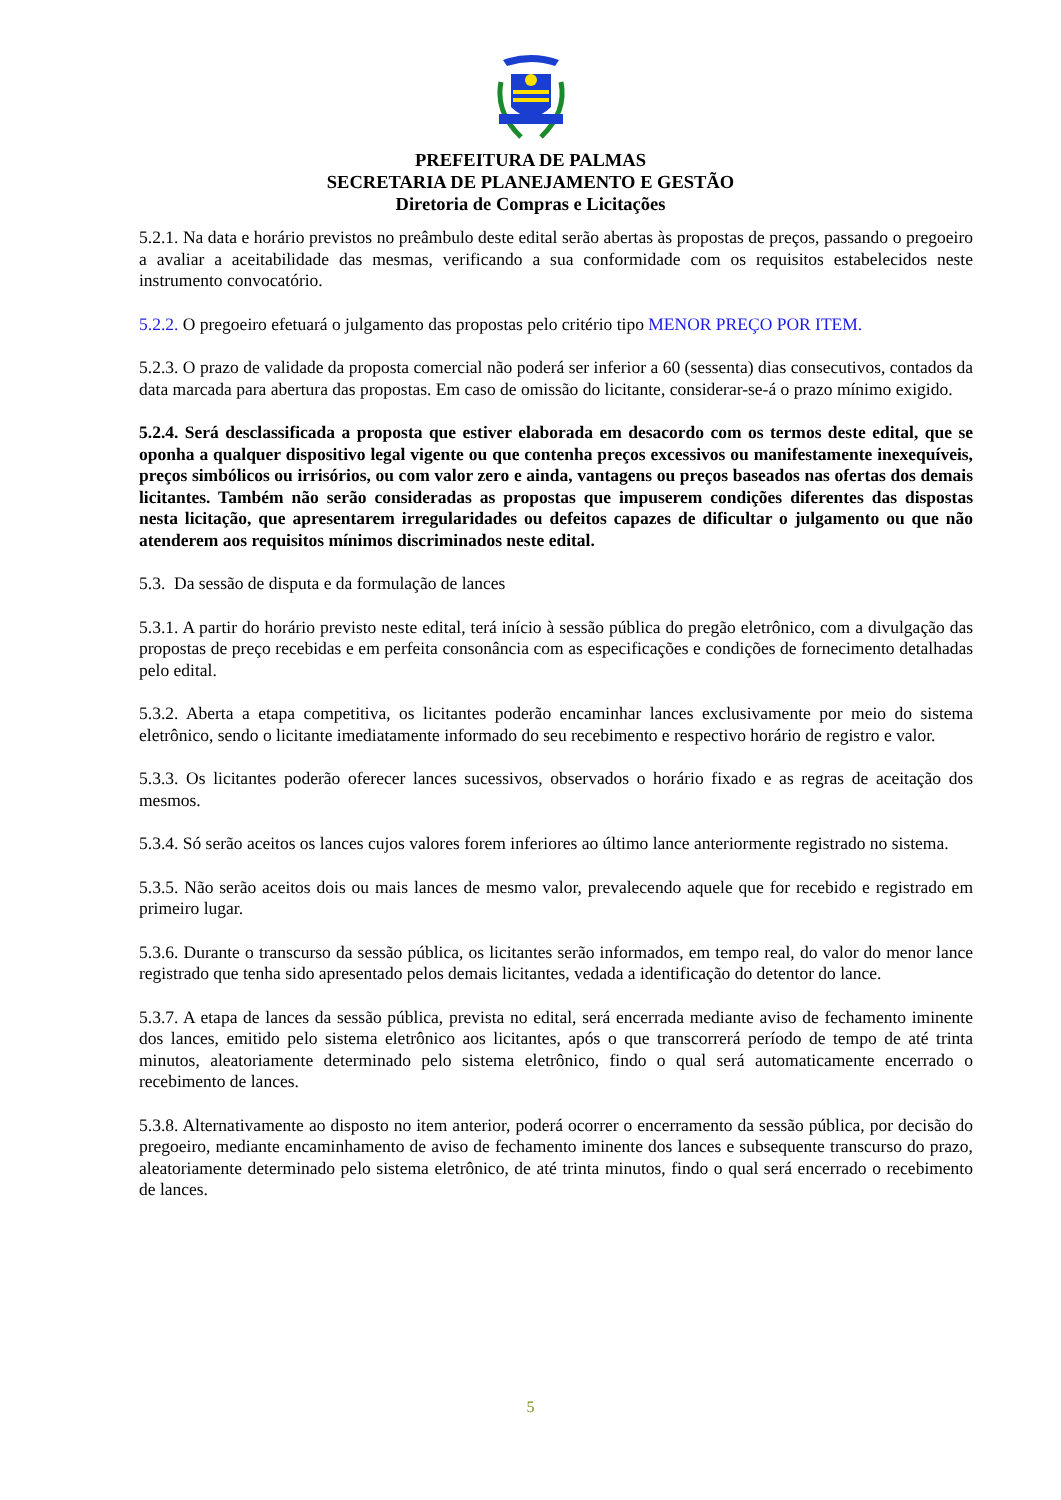PREFEITURA DE PALMAS
SECRETARIA DE PLANEJAMENTO E GESTÃO
Diretoria de Compras e Licitações
5.2.1. Na data e horário previstos no preâmbulo deste edital serão abertas às propostas de preços, passando o pregoeiro a avaliar a aceitabilidade das mesmas, verificando a sua conformidade com os requisitos estabelecidos neste instrumento convocatório.
5.2.2. O pregoeiro efetuará o julgamento das propostas pelo critério tipo MENOR PREÇO POR ITEM.
5.2.3. O prazo de validade da proposta comercial não poderá ser inferior a 60 (sessenta) dias consecutivos, contados da data marcada para abertura das propostas. Em caso de omissão do licitante, considerar-se-á o prazo mínimo exigido.
5.2.4. Será desclassificada a proposta que estiver elaborada em desacordo com os termos deste edital, que se oponha a qualquer dispositivo legal vigente ou que contenha preços excessivos ou manifestamente inexequíveis, preços simbólicos ou irrisórios, ou com valor zero e ainda, vantagens ou preços baseados nas ofertas dos demais licitantes. Também não serão consideradas as propostas que impuserem condições diferentes das dispostas nesta licitação, que apresentarem irregularidades ou defeitos capazes de dificultar o julgamento ou que não atenderem aos requisitos mínimos discriminados neste edital.
5.3. Da sessão de disputa e da formulação de lances
5.3.1. A partir do horário previsto neste edital, terá início à sessão pública do pregão eletrônico, com a divulgação das propostas de preço recebidas e em perfeita consonância com as especificações e condições de fornecimento detalhadas pelo edital.
5.3.2. Aberta a etapa competitiva, os licitantes poderão encaminhar lances exclusivamente por meio do sistema eletrônico, sendo o licitante imediatamente informado do seu recebimento e respectivo horário de registro e valor.
5.3.3. Os licitantes poderão oferecer lances sucessivos, observados o horário fixado e as regras de aceitação dos mesmos.
5.3.4. Só serão aceitos os lances cujos valores forem inferiores ao último lance anteriormente registrado no sistema.
5.3.5. Não serão aceitos dois ou mais lances de mesmo valor, prevalecendo aquele que for recebido e registrado em primeiro lugar.
5.3.6. Durante o transcurso da sessão pública, os licitantes serão informados, em tempo real, do valor do menor lance registrado que tenha sido apresentado pelos demais licitantes, vedada a identificação do detentor do lance.
5.3.7. A etapa de lances da sessão pública, prevista no edital, será encerrada mediante aviso de fechamento iminente dos lances, emitido pelo sistema eletrônico aos licitantes, após o que transcorrerá período de tempo de até trinta minutos, aleatoriamente determinado pelo sistema eletrônico, findo o qual será automaticamente encerrado o recebimento de lances.
5.3.8. Alternativamente ao disposto no item anterior, poderá ocorrer o encerramento da sessão pública, por decisão do pregoeiro, mediante encaminhamento de aviso de fechamento iminente dos lances e subsequente transcurso do prazo, aleatoriamente determinado pelo sistema eletrônico, de até trinta minutos, findo o qual será encerrado o recebimento de lances.
5